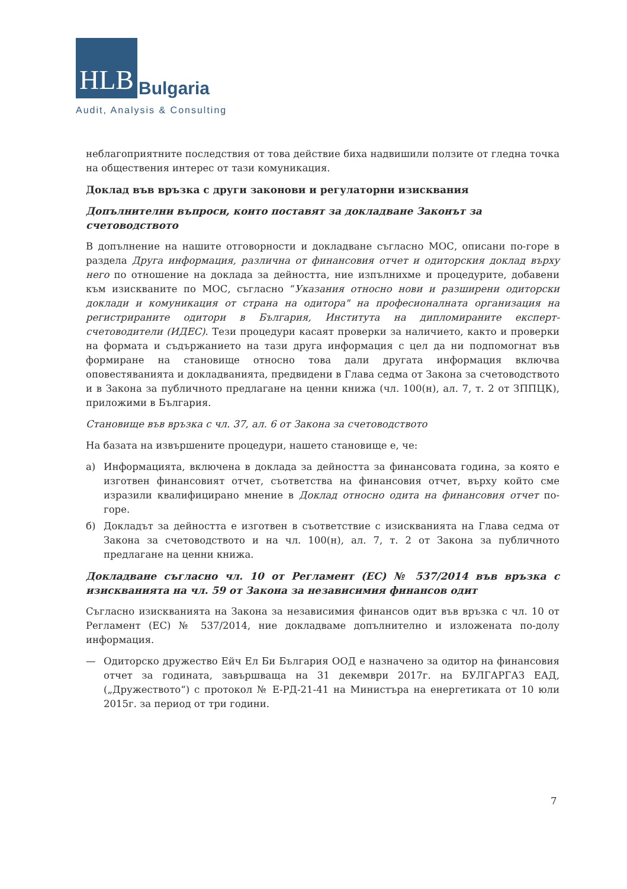HLB Bulgaria
Audit, Analysis & Consulting
неблагоприятните последствия от това действие биха надвишили ползите от гледна точка на обществения интерес от тази комуникация.
Доклад във връзка с други законови и регулаторни изисквания
Допълнителни въпроси, които поставят за докладване Законът за счетоводството
В допълнение на нашите отговорности и докладване съгласно МОС, описани по-горе в раздела Друга информация, различна от финансовия отчет и одиторския доклад върху него по отношение на доклада за дейността, ние изпълнихме и процедурите, добавени към изискваните по МОС, съгласно “Указания относно нови и разширени одиторски доклади и комуникация от страна на одитора" на професионалната организация на регистрираните одитори в България, Института на дипломираните експерт-счетоводители (ИДЕС). Тези процедури касаят проверки за наличието, както и проверки на формата и съдържанието на тази друга информация с цел да ни подпомогнат във формиране на становище относно това дали другата информация включва оповестяванията и докладванията, предвидени в Глава седма от Закона за счетоводството и в Закона за публичното предлагане на ценни книжа (чл. 100(н), ал. 7, т. 2 от ЗППЦК), приложими в България.
Становище във връзка с чл. 37, ал. 6 от Закона за счетоводството
На базата на извършените процедури, нашето становище е, че:
а) Информацията, включена в доклада за дейността за финансовата година, за която е изготвен финансовият отчет, съответства на финансовия отчет, върху който сме изразили квалифицирано мнение в Доклад относно одита на финансовия отчет по-горе.
б) Докладът за дейността е изготвен в съответствие с изискванията на Глава седма от Закона за счетоводството и на чл. 100(н), ал. 7, т. 2 от Закона за публичното предлагане на ценни книжа.
Докладване съгласно чл. 10 от Регламент (ЕС) № 537/2014 във връзка с изискванията на чл. 59 от Закона за независимия финансов одит
Съгласно изискванията на Закона за независимия финансов одит във връзка с чл. 10 от Регламент (ЕС) № 537/2014, ние докладваме допълнително и изложената по-долу информация.
— Одиторско дружество Ейч Ел Би България ООД е назначено за одитор на финансовия отчет за годината, завършваща на 31 декември 2017г. на БУЛГАРГАЗ ЕАД, („Дружеството“) с протокол № Е-РД-21-41 на Министъра на енергетиката от 10 юли 2015г. за период от три години.
7